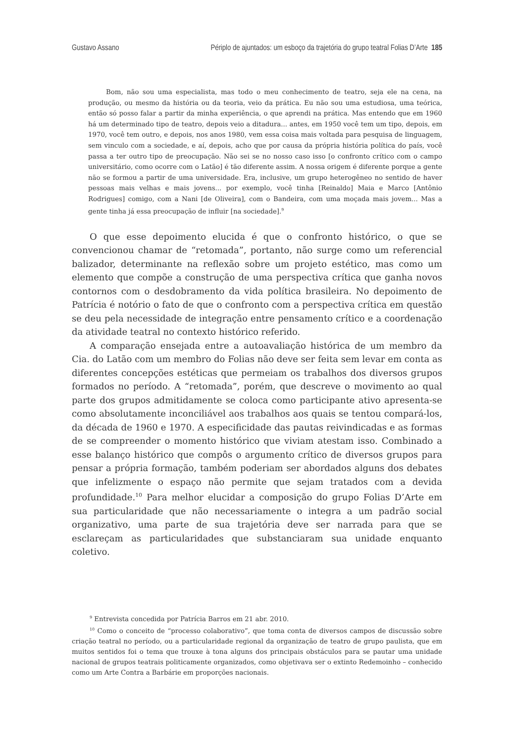Gustavo Assano Périplo de ajuntados: um esboço da trajetória do grupo teatral Folias D’Arte 185
Bom, não sou uma especialista, mas todo o meu conhecimento de teatro, seja ele na cena, na produção, ou mesmo da história ou da teoria, veio da prática. Eu não sou uma estudiosa, uma teórica, então só posso falar a partir da minha experiência, o que aprendi na prática. Mas entendo que em 1960 há um determinado tipo de teatro, depois veio a ditadura... antes, em 1950 você tem um tipo, depois, em 1970, você tem outro, e depois, nos anos 1980, vem essa coisa mais voltada para pesquisa de linguagem, sem vinculo com a sociedade, e aí, depois, acho que por causa da própria história política do país, você passa a ter outro tipo de preocupação. Não sei se no nosso caso isso [o confronto crítico com o campo universitário, como ocorre com o Latão] é tão diferente assim. A nossa origem é diferente porque a gente não se formou a partir de uma universidade. Era, inclusive, um grupo heterogêneo no sentido de haver pessoas mais velhas e mais jovens... por exemplo, você tinha [Reinaldo] Maia e Marco [Antônio Rodrigues] comigo, com a Nani [de Oliveira], com o Bandeira, com uma moçada mais jovem... Mas a gente tinha já essa preocupação de influir [na sociedade].<sup>9</sup>
O que esse depoimento elucida é que o confronto histórico, o que se convencionou chamar de “retomada”, portanto, não surge como um referencial balizador, determinante na reflexão sobre um projeto estético, mas como um elemento que compõe a construção de uma perspectiva crítica que ganha novos contornos com o desdobramento da vida política brasileira. No depoimento de Patrícia é notório o fato de que o confronto com a perspectiva crítica em questão se deu pela necessidade de integração entre pensamento crítico e a coordenação da atividade teatral no contexto histórico referido.
A comparação ensejada entre a autoavaliação histórica de um membro da Cia. do Latão com um membro do Folias não deve ser feita sem levar em conta as diferentes concepções estéticas que permeiam os trabalhos dos diversos grupos formados no período. A “retomada”, porém, que descreve o movimento ao qual parte dos grupos admitidamente se coloca como participante ativo apresenta-se como absolutamente inconciliável aos trabalhos aos quais se tentou compará-los, da década de 1960 e 1970. A especificidade das pautas reivindicadas e as formas de se compreender o momento histórico que viviam atestam isso. Combinado a esse balanço histórico que compôs o argumento crítico de diversos grupos para pensar a própria formação, também poderiam ser abordados alguns dos debates que infelizmente o espaço não permite que sejam tratados com a devida profundidade.<sup>10</sup> Para melhor elucidar a composição do grupo Folias D’Arte em sua particularidade que não necessariamente o integra a um padrão social organizativo, uma parte de sua trajetória deve ser narrada para que se esclareçam as particularidades que substanciaram sua unidade enquanto coletivo.
<sup>9</sup> Entrevista concedida por Patrícia Barros em 21 abr. 2010.
<sup>10</sup> Como o conceito de “processo colaborativo”, que toma conta de diversos campos de discussão sobre criação teatral no período, ou a particularidade regional da organização de teatro de grupo paulista, que em muitos sentidos foi o tema que trouxe à tona alguns dos principais obstáculos para se pautar uma unidade nacional de grupos teatrais politicamente organizados, como objetivava ser o extinto Redemoinho – conhecido como um Arte Contra a Barbárie em proporções nacionais.